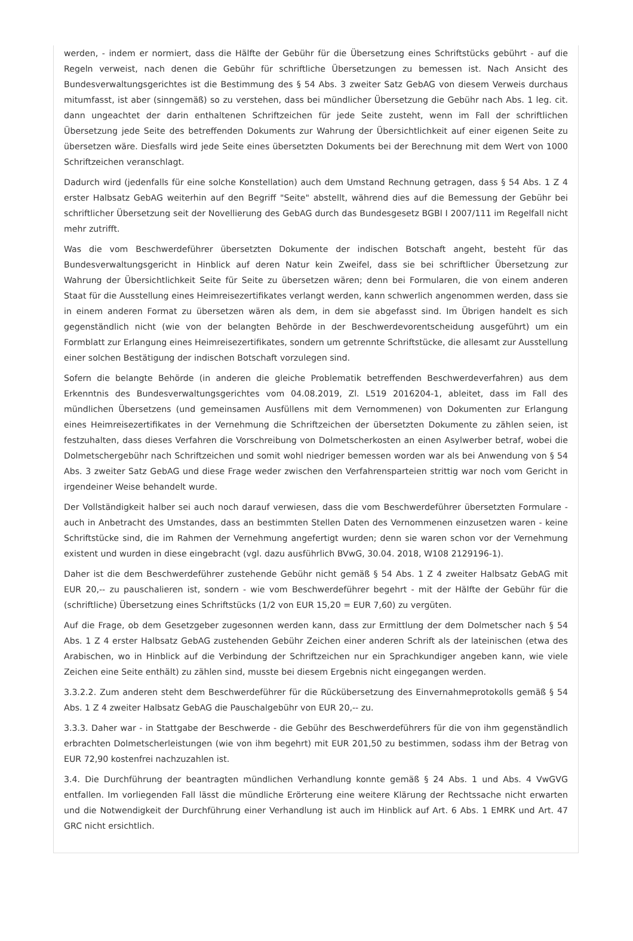werden, - indem er normiert, dass die Hälfte der Gebühr für die Übersetzung eines Schriftstücks gebührt - auf die Regeln verweist, nach denen die Gebühr für schriftliche Übersetzungen zu bemessen ist. Nach Ansicht des Bundesverwaltungsgerichtes ist die Bestimmung des § 54 Abs. 3 zweiter Satz GebAG von diesem Verweis durchaus mitumfasst, ist aber (sinngemäß) so zu verstehen, dass bei mündlicher Übersetzung die Gebühr nach Abs. 1 leg. cit. dann ungeachtet der darin enthaltenen Schriftzeichen für jede Seite zusteht, wenn im Fall der schriftlichen Übersetzung jede Seite des betreffenden Dokuments zur Wahrung der Übersichtlichkeit auf einer eigenen Seite zu übersetzen wäre. Diesfalls wird jede Seite eines übersetzten Dokuments bei der Berechnung mit dem Wert von 1000 Schriftzeichen veranschlagt.
Dadurch wird (jedenfalls für eine solche Konstellation) auch dem Umstand Rechnung getragen, dass § 54 Abs. 1 Z 4 erster Halbsatz GebAG weiterhin auf den Begriff "Seite" abstellt, während dies auf die Bemessung der Gebühr bei schriftlicher Übersetzung seit der Novellierung des GebAG durch das Bundesgesetz BGBl I 2007/111 im Regelfall nicht mehr zutrifft.
Was die vom Beschwerdeführer übersetzten Dokumente der indischen Botschaft angeht, besteht für das Bundesverwaltungsgericht in Hinblick auf deren Natur kein Zweifel, dass sie bei schriftlicher Übersetzung zur Wahrung der Übersichtlichkeit Seite für Seite zu übersetzen wären; denn bei Formularen, die von einem anderen Staat für die Ausstellung eines Heimreisezertifikates verlangt werden, kann schwerlich angenommen werden, dass sie in einem anderen Format zu übersetzen wären als dem, in dem sie abgefasst sind. Im Übrigen handelt es sich gegenständlich nicht (wie von der belangten Behörde in der Beschwerdevorentscheidung ausgeführt) um ein Formblatt zur Erlangung eines Heimreisezertifikates, sondern um getrennte Schriftstücke, die allesamt zur Ausstellung einer solchen Bestätigung der indischen Botschaft vorzulegen sind.
Sofern die belangte Behörde (in anderen die gleiche Problematik betreffenden Beschwerdeverfahren) aus dem Erkenntnis des Bundesverwaltungsgerichtes vom 04.08.2019, Zl. L519 2016204-1, ableitet, dass im Fall des mündlichen Übersetzens (und gemeinsamen Ausfüllens mit dem Vernommenen) von Dokumenten zur Erlangung eines Heimreisezertifikates in der Vernehmung die Schriftzeichen der übersetzten Dokumente zu zählen seien, ist festzuhalten, dass dieses Verfahren die Vorschreibung von Dolmetscherkosten an einen Asylwerber betraf, wobei die Dolmetschergebühr nach Schriftzeichen und somit wohl niedriger bemessen worden war als bei Anwendung von § 54 Abs. 3 zweiter Satz GebAG und diese Frage weder zwischen den Verfahrensparteien strittig war noch vom Gericht in irgendeiner Weise behandelt wurde.
Der Vollständigkeit halber sei auch noch darauf verwiesen, dass die vom Beschwerdeführer übersetzten Formulare - auch in Anbetracht des Umstandes, dass an bestimmten Stellen Daten des Vernommenen einzusetzen waren - keine Schriftstücke sind, die im Rahmen der Vernehmung angefertigt wurden; denn sie waren schon vor der Vernehmung existent und wurden in diese eingebracht (vgl. dazu ausführlich BVwG, 30.04. 2018, W108 2129196-1).
Daher ist die dem Beschwerdeführer zustehende Gebühr nicht gemäß § 54 Abs. 1 Z 4 zweiter Halbsatz GebAG mit EUR 20,-- zu pauschalieren ist, sondern - wie vom Beschwerdeführer begehrt - mit der Hälfte der Gebühr für die (schriftliche) Übersetzung eines Schriftstücks (1/2 von EUR 15,20 = EUR 7,60) zu vergüten.
Auf die Frage, ob dem Gesetzgeber zugesonnen werden kann, dass zur Ermittlung der dem Dolmetscher nach § 54 Abs. 1 Z 4 erster Halbsatz GebAG zustehenden Gebühr Zeichen einer anderen Schrift als der lateinischen (etwa des Arabischen, wo in Hinblick auf die Verbindung der Schriftzeichen nur ein Sprachkundiger angeben kann, wie viele Zeichen eine Seite enthält) zu zählen sind, musste bei diesem Ergebnis nicht eingegangen werden.
3.3.2.2. Zum anderen steht dem Beschwerdeführer für die Rückübersetzung des Einvernahmeprotokolls gemäß § 54 Abs. 1 Z 4 zweiter Halbsatz GebAG die Pauschalgebühr von EUR 20,-- zu.
3.3.3. Daher war - in Stattgabe der Beschwerde - die Gebühr des Beschwerdeführers für die von ihm gegenständlich erbrachten Dolmetscherleistungen (wie von ihm begehrt) mit EUR 201,50 zu bestimmen, sodass ihm der Betrag von EUR 72,90 kostenfrei nachzuzahlen ist.
3.4. Die Durchführung der beantragten mündlichen Verhandlung konnte gemäß § 24 Abs. 1 und Abs. 4 VwGVG entfallen. Im vorliegenden Fall lässt die mündliche Erörterung eine weitere Klärung der Rechtssache nicht erwarten und die Notwendigkeit der Durchführung einer Verhandlung ist auch im Hinblick auf Art. 6 Abs. 1 EMRK und Art. 47 GRC nicht ersichtlich.